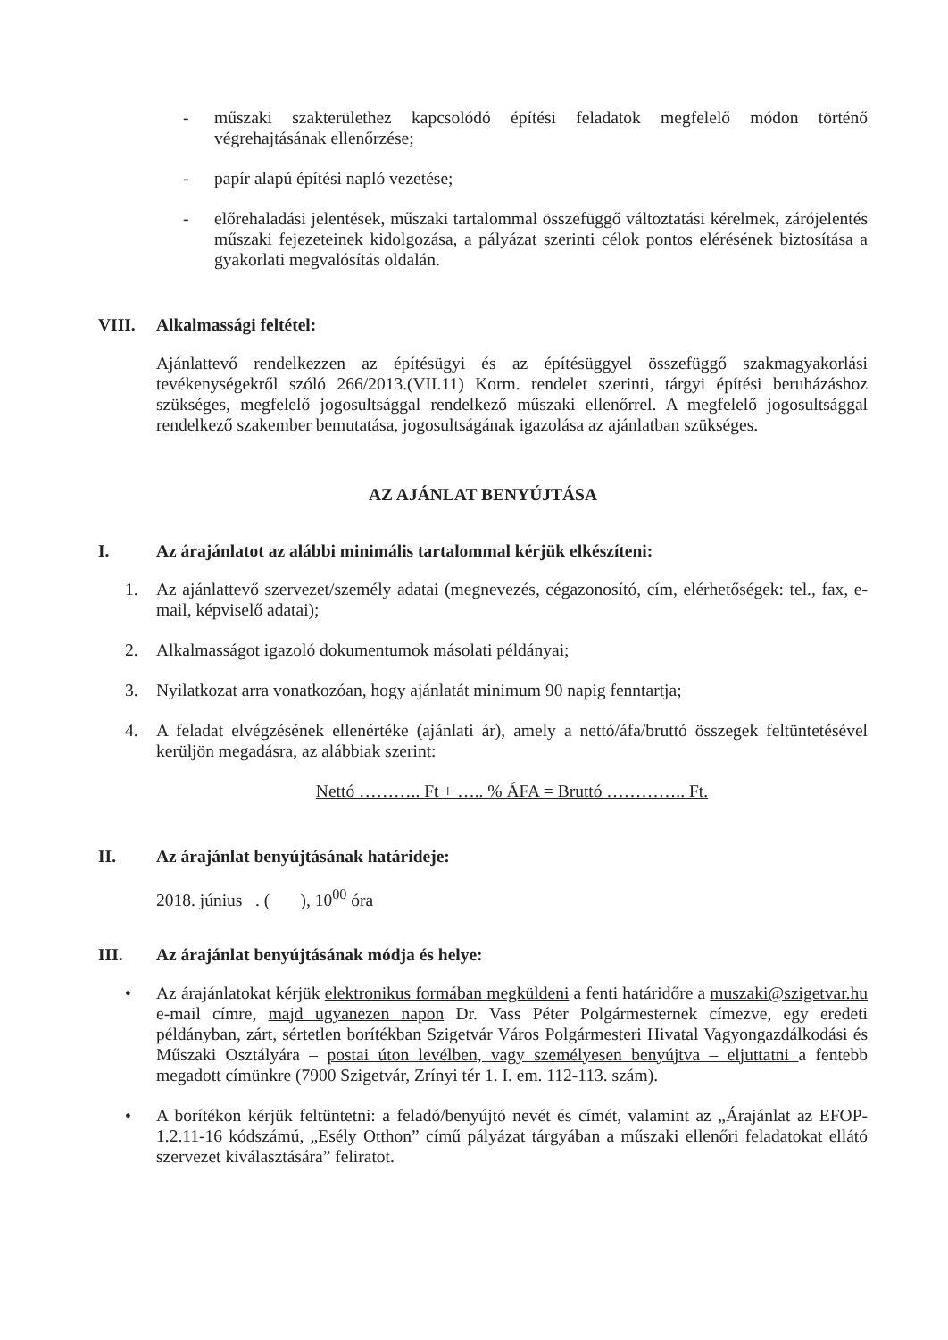- műszaki szakterülethez kapcsolódó építési feladatok megfelelő módon történő végrehajtásának ellenőrzése;
- papír alapú építési napló vezetése;
- előrehaladási jelentések, műszaki tartalommal összefüggő változtatási kérelmek, zárójelentés műszaki fejezeteinek kidolgozása, a pályázat szerinti célok pontos elérésének biztosítása a gyakorlati megvalósítás oldalán.
VIII. Alkalmassági feltétel:
Ajánlattevő rendelkezzen az építésügyi és az építésüggyel összefüggő szakmagyakorlási tevékenységekről szóló 266/2013.(VII.11) Korm. rendelet szerinti, tárgyi építési beruházáshoz szükséges, megfelelő jogosultsággal rendelkező műszaki ellenőrrel. A megfelelő jogosultsággal rendelkező szakember bemutatása, jogosultságának igazolása az ajánlatban szükséges.
AZ AJÁNLAT BENYÚJTÁSA
I. Az árajánlatot az alábbi minimális tartalommal kérjük elkészíteni:
1. Az ajánlattevő szervezet/személy adatai (megnevezés, cégazonosító, cím, elérhetőségek: tel., fax, e-mail, képviselő adatai);
2. Alkalmasságot igazoló dokumentumok másolati példányai;
3. Nyilatkozat arra vonatkozóan, hogy ajánlatát minimum 90 napig fenntartja;
4. A feladat elvégzésének ellenértéke (ajánlati ár), amely a nettó/áfa/bruttó összegek feltüntetésével kerüljön megadásra, az alábbiak szerint:
Nettó ……….. Ft + ….. % ÁFA = Bruttó ………….. Ft.
II. Az árajánlat benyújtásának határideje:
2018. június . ( ), 10<sup>00</sup> óra
III. Az árajánlat benyújtásának módja és helye:
• Az árajánlatokat kérjük elektronikus formában megküldeni a fenti határidőre a muszaki@szigetvar.hu e-mail címre, majd ugyanezen napon Dr. Vass Péter Polgármesternek címezve, egy eredeti példányban, zárt, sértetlen borítékban Szigetvár Város Polgármesteri Hivatal Vagyongazdálkodási és Műszaki Osztályára – postai úton levélben, vagy személyesen benyújtva – eljuttatni a fentebb megadott címünkre (7900 Szigetvár, Zrínyi tér 1. I. em. 112-113. szám).
• A borítékon kérjük feltüntetni: a feladó/benyújtó nevét és címét, valamint az „Árajánlat az EFOP-1.2.11-16 kódszámú, „Esély Otthon” című pályázat tárgyában a műszaki ellenőri feladatokat ellátó szervezet kiválasztására” feliratot.